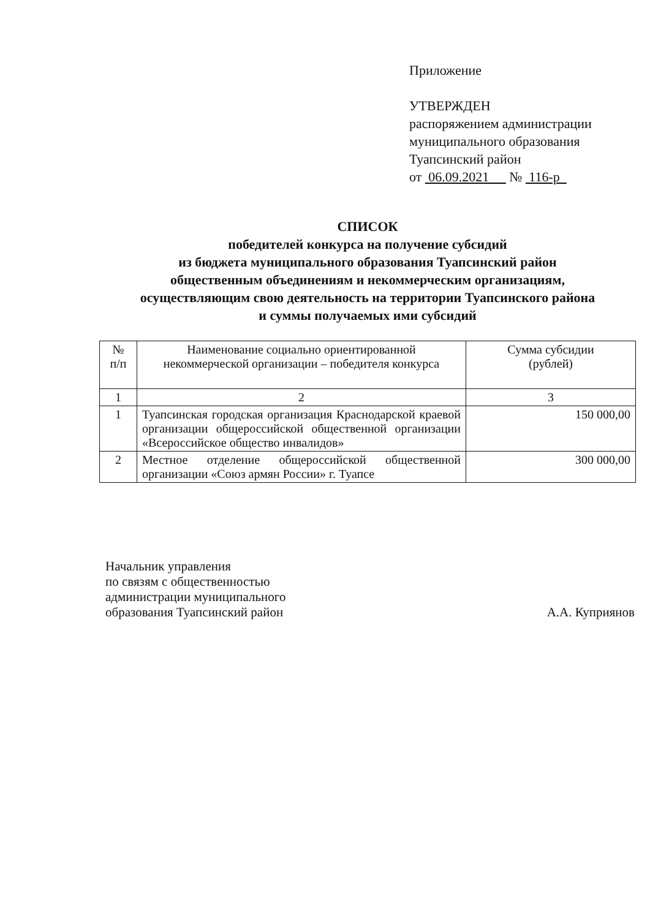Приложение
УТВЕРЖДЕН
распоряжением администрации
муниципального образования
Туапсинский район
от 06.09.2021 № 116-р
СПИСОК
победителей конкурса на получение субсидий
из бюджета муниципального образования Туапсинский район
общественным объединениям и некоммерческим организациям,
осуществляющим свою деятельность на территории Туапсинского района
и суммы получаемых ими субсидий
| № п/п | Наименование социально ориентированной некоммерческой организации – победителя конкурса | Сумма субсидии (рублей) |
| --- | --- | --- |
| 1 | 2 | 3 |
| 1 | Туапсинская городская организация Краснодарской краевой организации общероссийской общественной организации «Всероссийское общество инвалидов» | 150 000,00 |
| 2 | Местное отделение общероссийской общественной организации «Союз армян России» г. Туапсе | 300 000,00 |
Начальник управления
по связям с общественностью
администрации муниципального
образования Туапсинский район А.А. Куприянов